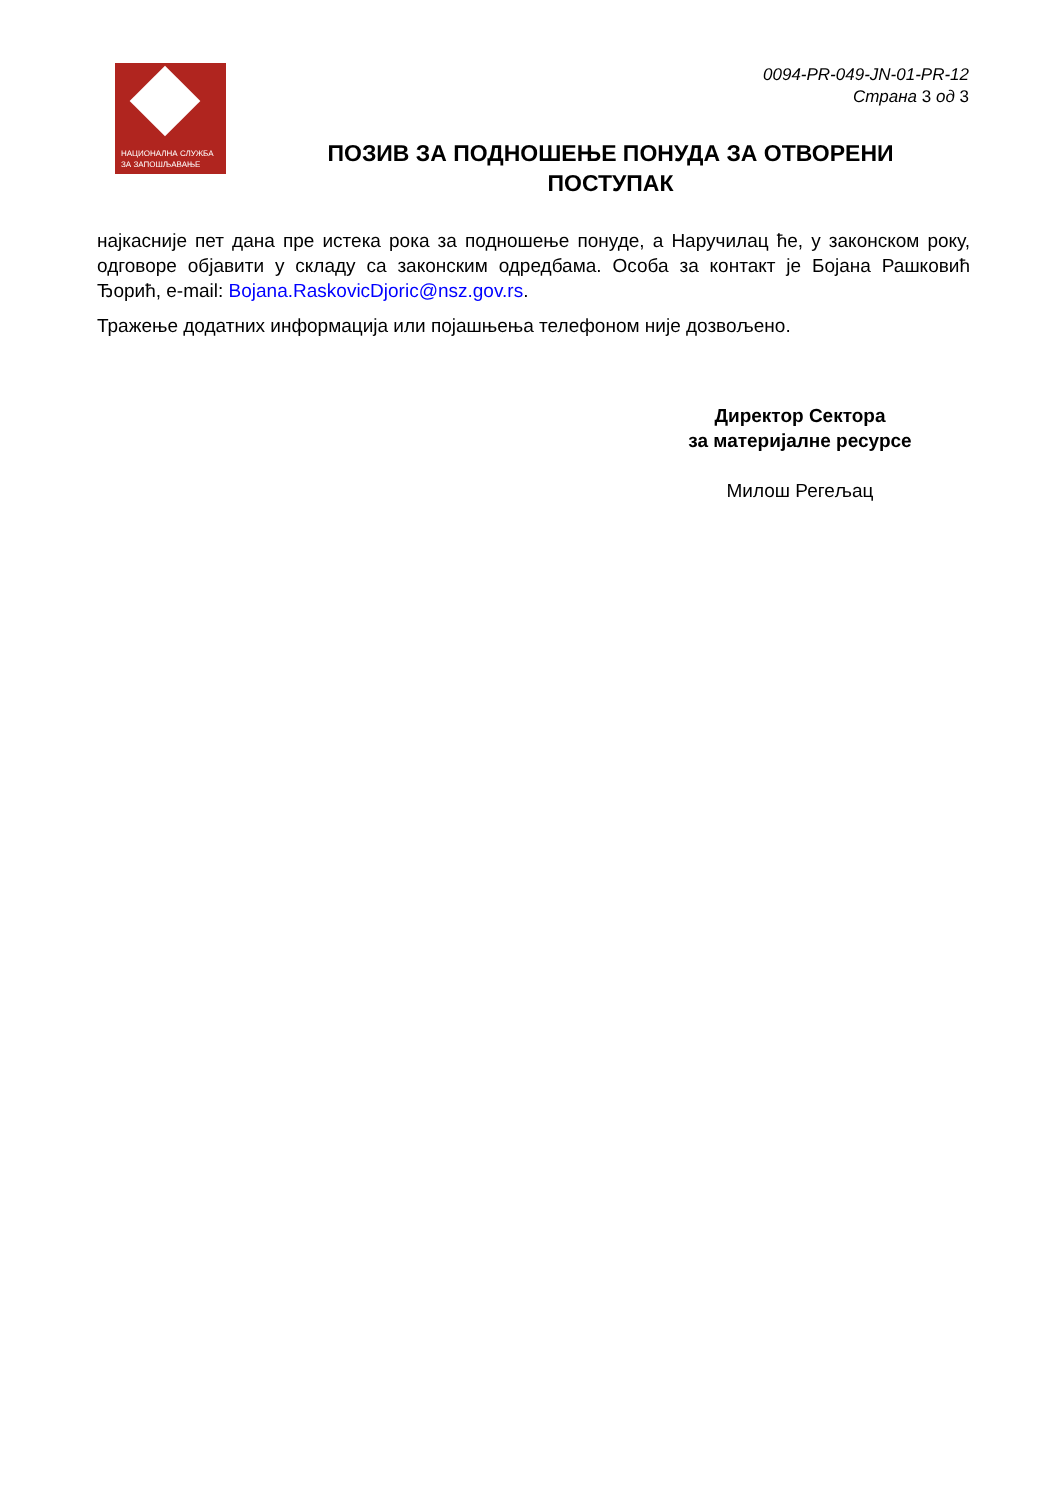НАЦИОНАЛНА СЛУЖБА
ЗА ЗАПОШЉАВАЊЕ
0094-PR-049-JN-01-PR-12
Страна 3 од 3
ПОЗИВ ЗА ПОДНОШЕЊЕ ПОНУДА ЗА ОТВОРЕНИ ПОСТУПАК
најкасније пет дана пре истека рока за подношење понуде, а Наручилац ће, у законском року, одговоре објавити у складу са законским одредбама. Особа за контакт је Бојана Рашковић Ђорић, e-mail: Bojana.RaskovicDjoric@nsz.gov.rs.
Тражење додатних информација или појашњења телефоном није дозвољено.
Директор Сектора
за материјалне ресурсе
Милош Регељац